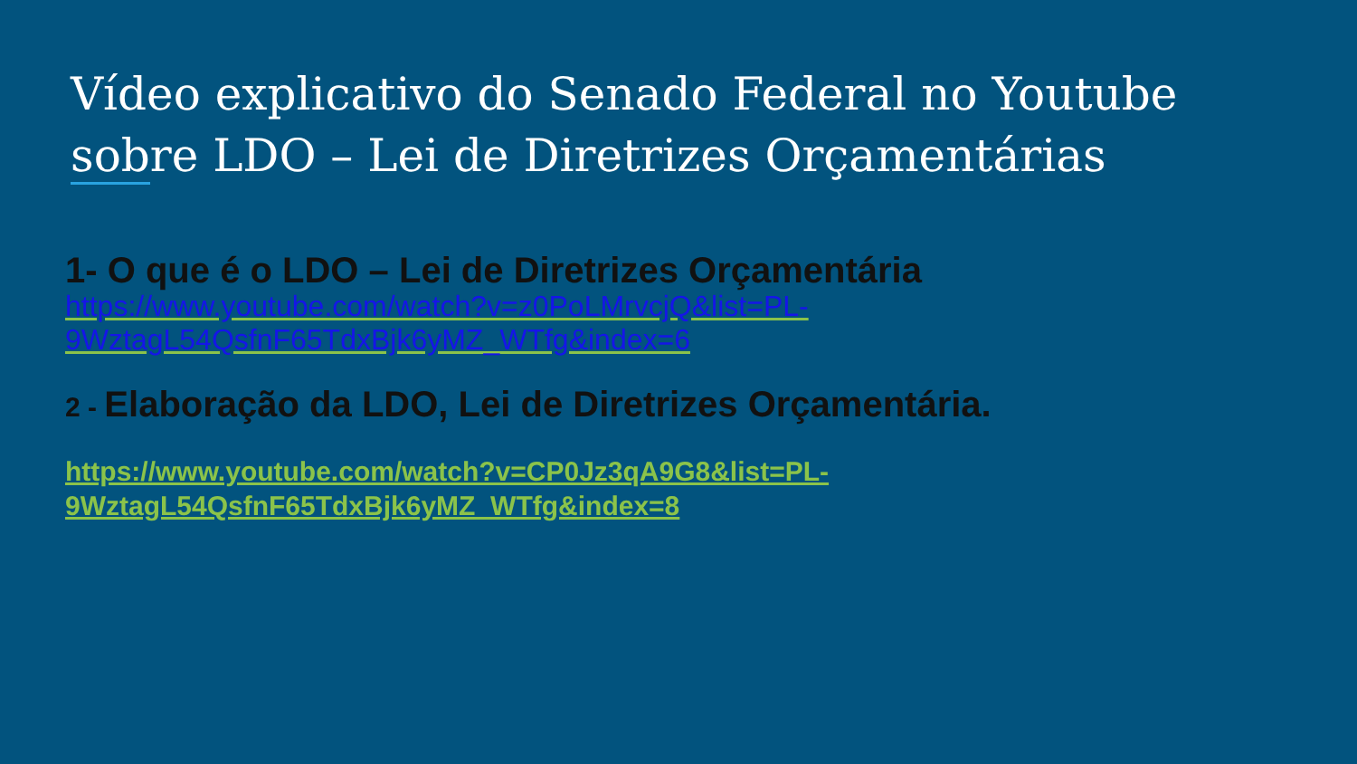Vídeo explicativo do Senado Federal no Youtube sobre LDO – Lei de Diretrizes Orçamentárias
1- O que é o LDO – Lei de Diretrizes Orçamentária
https://www.youtube.com/watch?v=z0PoLMrvcjQ&list=PL-
9WztagL54QsfnF65TdxBjk6yMZ_WTfg&index=6
2 - Elaboração da LDO, Lei de Diretrizes Orçamentária.
https://www.youtube.com/watch?v=CP0Jz3qA9G8&list=PL-
9WztagL54QsfnF65TdxBjk6yMZ_WTfg&index=8